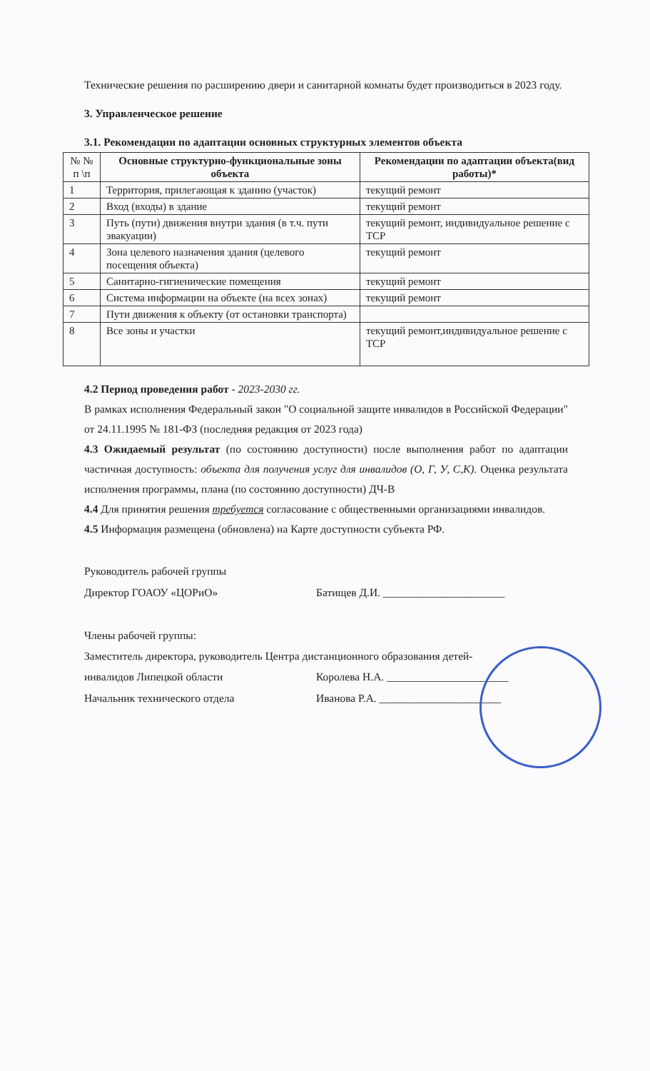Технические решения по расширению двери и санитарной комнаты будет производиться в 2023 году.
3. Управленческое решение
3.1. Рекомендации по адаптации основных структурных элементов объекта
| № № п \п | Основные структурно-функциональные зоны объекта | Рекомендации по адаптации объекта(вид работы)* |
| --- | --- | --- |
| 1 | Территория, прилегающая к зданию (участок) | текущий ремонт |
| 2 | Вход (входы) в здание | текущий ремонт |
| 3 | Путь (пути) движения внутри здания (в т.ч. пути эвакуации) | текущий ремонт, индивидуальное решение с ТСР |
| 4 | Зона целевого назначения здания (целевого посещения объекта) | текущий ремонт |
| 5 | Санитарно-гигиенические помещения | текущий ремонт |
| 6 | Система информации на объекте (на всех зонах) | текущий ремонт |
| 7 | Пути движения к объекту (от остановки транспорта) | |
| 8 | Все зоны и участки | текущий ремонт,индивидуальное решение с ТСР |
4.2 Период проведения работ - 2023-2030 гг.
В рамках исполнения Федеральный закон "О социальной защите инвалидов в Российской Федерации" от 24.11.1995 № 181-ФЗ (последняя редакция от 2023 года)
4.3 Ожидаемый результат (по состоянию доступности) после выполнения работ по адаптации частичная доступность: объекта для получения услуг для инвалидов (О, Г, У, С,К). Оценка результата исполнения программы, плана (по состоянию доступности) ДЧ-В
4.4 Для принятия решения требуется согласование с общественными организациями инвалидов.
4.5 Информация размещена (обновлена) на Карте доступности субъекта РФ.
Руководитель рабочей группы
Директор ГОАОУ «ЦОРиО» Батищев Д.И. ______________________
Члены рабочей группы:
Заместитель директора, руководитель Центра дистанционного образования детей-
инвалидов Липецкой области Королева Н.А. ______________________
Начальник технического отдела Иванова Р.А. ______________________